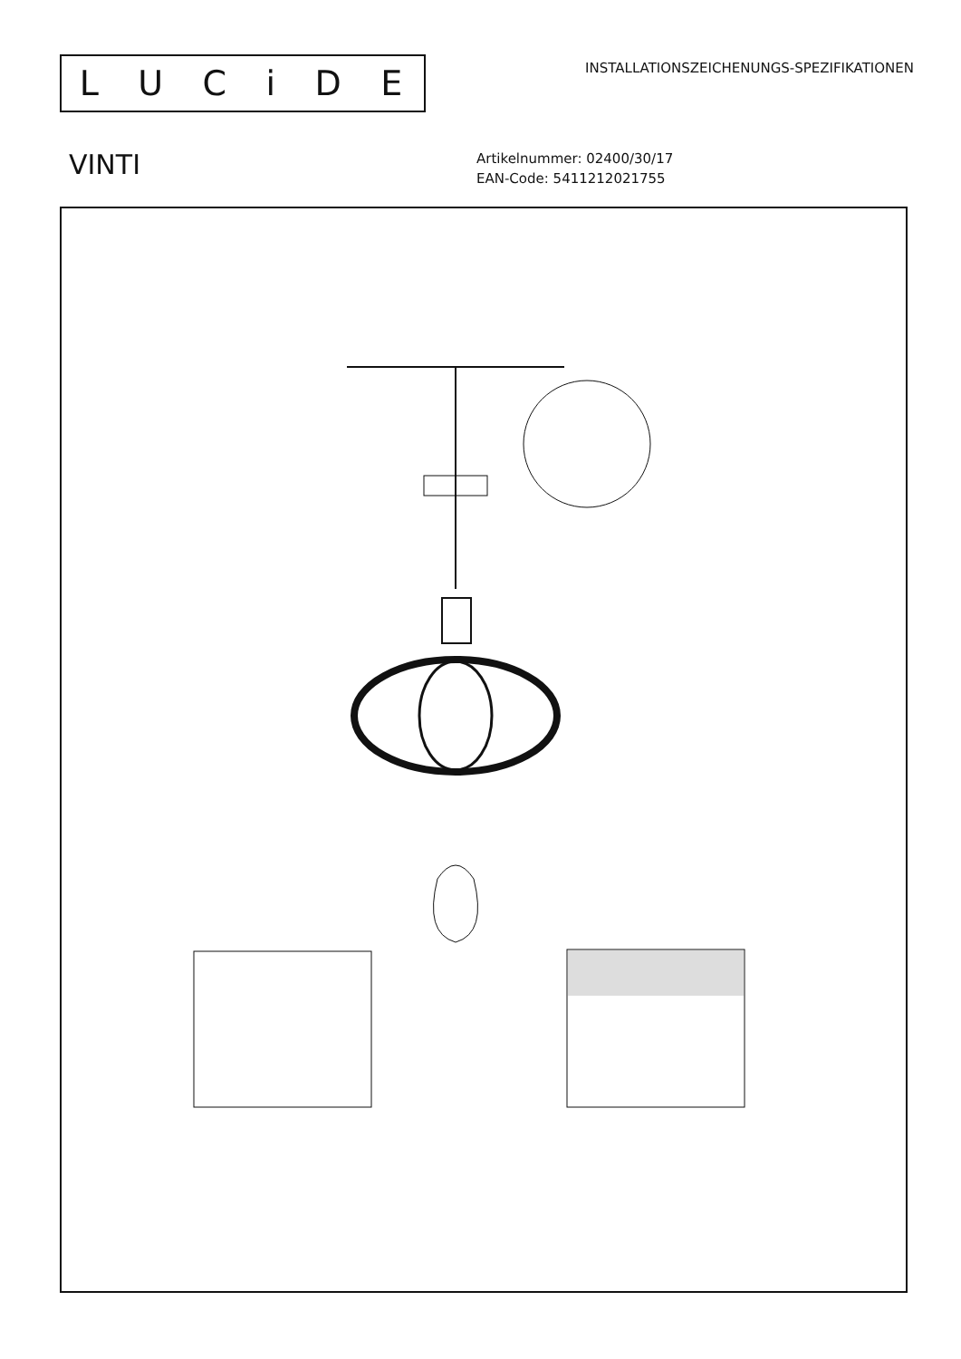LUCiDE
INSTALLATIONSZEICHENUNGS-SPEZIFIKATIONEN
VINTI
Artikelnummer: 02400/30/17
EAN-Code: 5411212021755